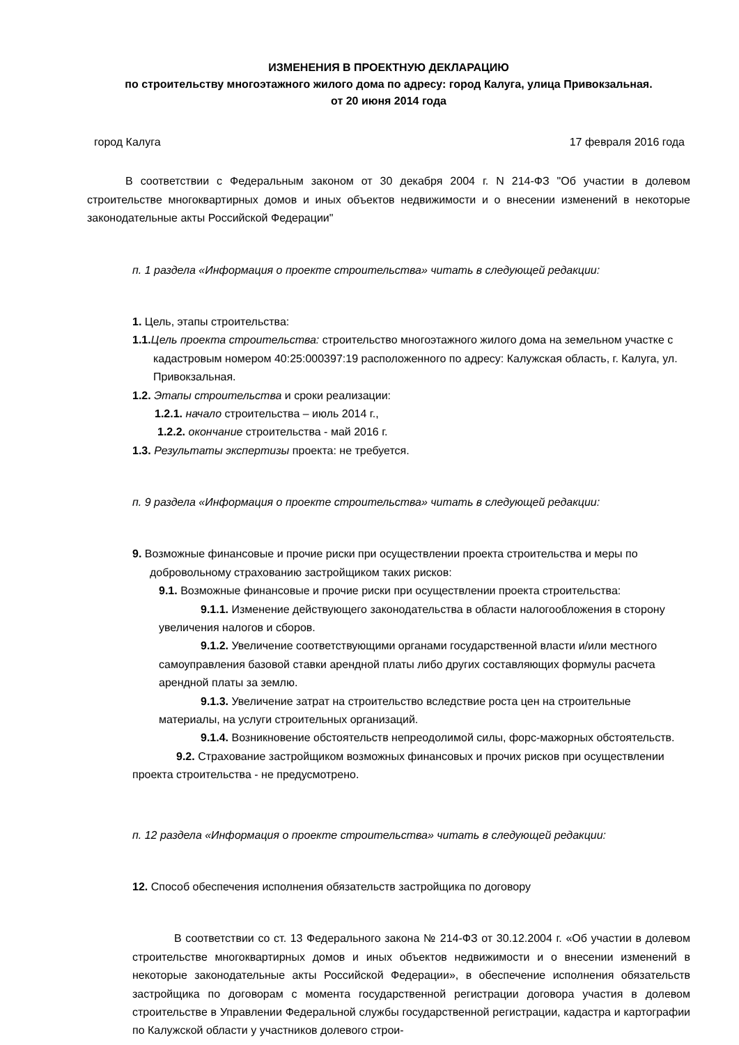ИЗМЕНЕНИЯ В ПРОЕКТНУЮ ДЕКЛАРАЦИЮ
по строительству многоэтажного жилого дома по адресу: город Калуга, улица Привокзальная.
от 20 июня 2014 года
город Калуга 17 февраля 2016 года
В соответствии с Федеральным законом от 30 декабря 2004 г. N 214-ФЗ "Об участии в долевом строительстве многоквартирных домов и иных объектов недвижимости и о внесении изменений в некоторые законодательные акты Российской Федерации"
п. 1 раздела «Информация о проекте строительства» читать в следующей редакции:
1. Цель, этапы строительства:
1.1. Цель проекта строительства: строительство многоэтажного жилого дома на земельном участке с кадастровым номером 40:25:000397:19 расположенного по адресу: Калужская область, г. Калуга, ул. Привокзальная.
1.2. Этапы строительства и сроки реализации:
1.2.1. начало строительства – июль 2014 г.,
1.2.2. окончание строительства - май 2016 г.
1.3. Результаты экспертизы проекта: не требуется.
п. 9 раздела «Информация о проекте строительства» читать в следующей редакции:
9. Возможные финансовые и прочие риски при осуществлении проекта строительства и меры по добровольному страхованию застройщиком таких рисков:
9.1. Возможные финансовые и прочие риски при осуществлении проекта строительства:
9.1.1. Изменение действующего законодательства в области налогообложения в сторону увеличения налогов и сборов.
9.1.2. Увеличение соответствующими органами государственной власти и/или местного самоуправления базовой ставки арендной платы либо других составляющих формулы расчета арендной платы за землю.
9.1.3. Увеличение затрат на строительство вследствие роста цен на строительные материалы, на услуги строительных организаций.
9.1.4. Возникновение обстоятельств непреодолимой силы, форс-мажорных обстоятельств.
9.2. Страхование застройщиком возможных финансовых и прочих рисков при осуществлении проекта строительства - не предусмотрено.
п. 12 раздела «Информация о проекте строительства» читать в следующей редакции:
12. Способ обеспечения исполнения обязательств застройщика по договору
В соответствии со ст. 13 Федерального закона № 214-ФЗ от 30.12.2004 г. «Об участии в долевом строительстве многоквартирных домов и иных объектов недвижимости и о внесении изменений в некоторые законодательные акты Российской Федерации», в обеспечение исполнения обязательств застройщика по договорам с момента государственной регистрации договора участия в долевом строительстве в Управлении Федеральной службы государственной регистрации, кадастра и картографии по Калужской области у участников долевого строи-